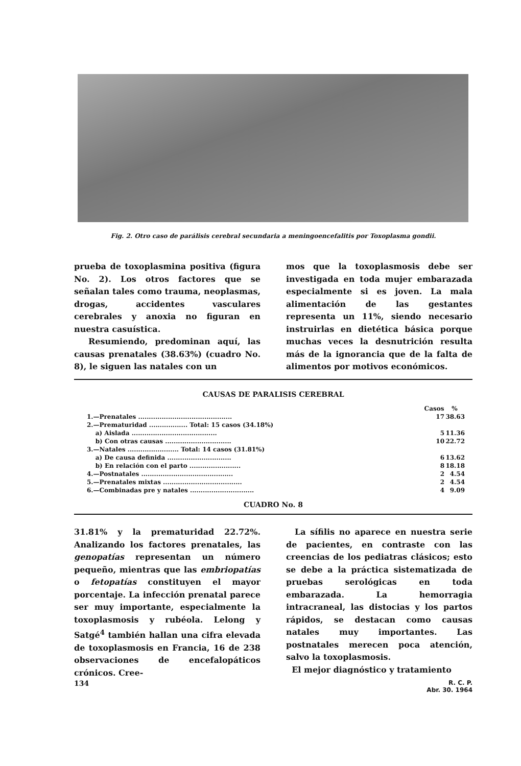Fig. 2. Otro caso de parálisis cerebral secundaria a meningoencefalitis por Toxoplasma gondii.
prueba de toxoplasmina positiva (figura No. 2). Los otros factores que se señalan tales como trauma, neoplasmas, drogas, accidentes vasculares cerebrales y anoxia no figuran en nuestra casuística.
Resumiendo, predominan aquí, las causas prenatales (38.63%) (cuadro No. 8), le siguen las natales con un
mos que la toxoplasmosis debe ser investigada en toda mujer embarazada especialmente si es joven. La mala alimentación de las gestantes representa un 11%, siendo necesario instruirlas en dietética básica porque muchas veces la desnutrición resulta más de la ignorancia que de la falta de alimentos por motivos económicos.
CAUSAS DE PARALISIS CEREBRAL
| | Casos | % |
| --- | --- | --- |
| 1.—Prenatales ............................................ | 17 | 38.63 |
| 2.—Prematuridad .................. Total: 15 casos (34.18%) | | |
| a) Aislada ........................................ | 5 | 11.36 |
| b) Con otras causas ............................... | 10 | 22.72 |
| 3.—Natales ........................ Total: 14 casos (31.81%) | | |
| a) De causa definida .............................. | 6 | 13.62 |
| b) En relación con el parto ........................ | 8 | 18.18 |
| 4.—Postnatales ........................................... | 2 | 4.54 |
| 5.—Prenatales mixtas ..................................... | 2 | 4.54 |
| 6.—Combinadas pre y natales .............................. | 4 | 9.09 |
CUADRO No. 8
31.81% y la prematuridad 22.72%. Analizando los factores prenatales, las genopatías representan un número pequeño, mientras que las embriopatías o fetopatías constituyen el mayor porcentaje. La infección prenatal parece ser muy importante, especialmente la toxoplasmosis y rubéola. Lelong y Satgé<sup>4</sup> también hallan una cifra elevada de toxoplasmosis en Francia, 16 de 238 observaciones de encefalopáticos crónicos. Cree-
La sífilis no aparece en nuestra serie de pacientes, en contraste con las creencias de los pediatras clásicos; esto se debe a la práctica sistematizada de pruebas serológicas en toda embarazada. La hemorragia intracraneal, las distocias y los partos rápidos, se destacan como causas natales muy importantes. Las postnatales merecen poca atención, salvo la toxoplasmosis.
El mejor diagnóstico y tratamiento
134 R. C. P.
Abr. 30. 1964